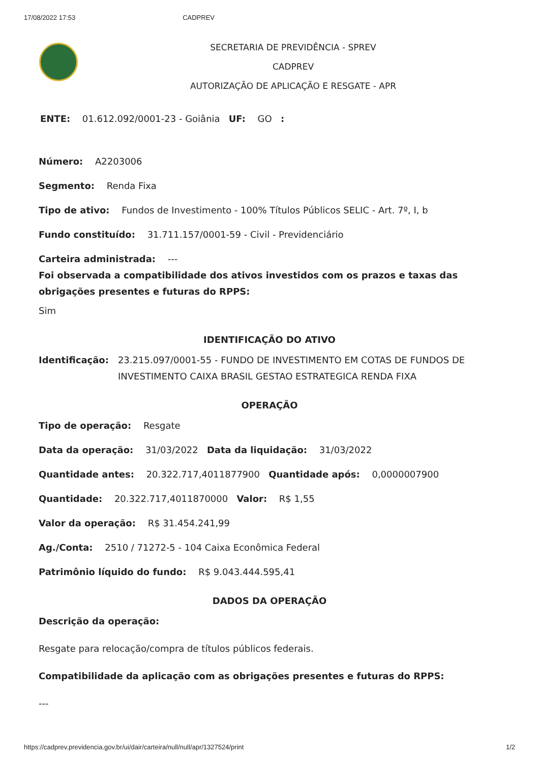17/08/2022 17:53 CADPREV
SECRETARIA DE PREVIDÊNCIA - SPREV
CADPREV
AUTORIZAÇÃO DE APLICAÇÃO E RESGATE - APR
ENTE: 01.612.092/0001-23 - Goiânia UF: GO :
Número: A2203006
Segmento: Renda Fixa
Tipo de ativo: Fundos de Investimento - 100% Títulos Públicos SELIC - Art. 7º, I, b
Fundo constituído: 31.711.157/0001-59 - Civil - Previdenciário
Carteira administrada: ---
Foi observada a compatibilidade dos ativos investidos com os prazos e taxas das obrigações presentes e futuras do RPPS:
Sim
IDENTIFICAÇÃO DO ATIVO
Identificação: 23.215.097/0001-55 - FUNDO DE INVESTIMENTO EM COTAS DE FUNDOS DE INVESTIMENTO CAIXA BRASIL GESTAO ESTRATEGICA RENDA FIXA
OPERAÇÃO
Tipo de operação: Resgate
Data da operação: 31/03/2022 Data da liquidação: 31/03/2022
Quantidade antes: 20.322.717,4011877900 Quantidade após: 0,0000007900
Quantidade: 20.322.717,4011870000 Valor: R$ 1,55
Valor da operação: R$ 31.454.241,99
Ag./Conta: 2510 / 71272-5 - 104 Caixa Econômica Federal
Patrimônio líquido do fundo: R$ 9.043.444.595,41
DADOS DA OPERAÇÃO
Descrição da operação:
Resgate para relocação/compra de títulos públicos federais.
Compatibilidade da aplicação com as obrigações presentes e futuras do RPPS:
---
https://cadprev.previdencia.gov.br/ui/dair/carteira/null/null/apr/1327524/print 1/2